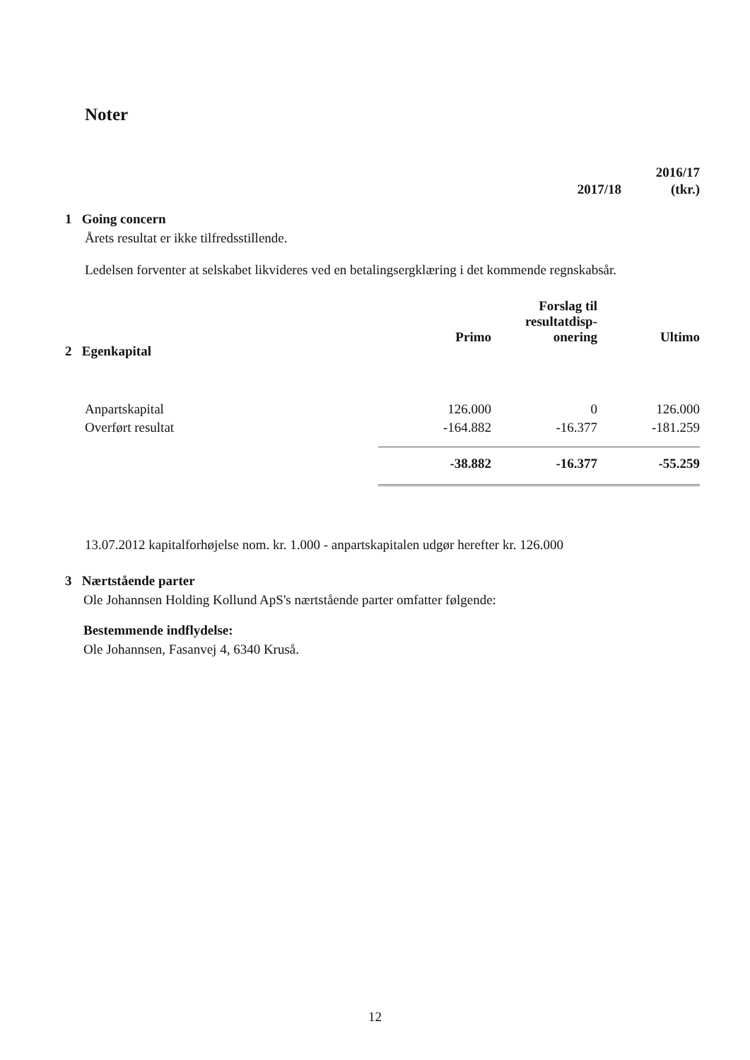Noter
2016/17
2017/18 (tkr.)
1 Going concern
Årets resultat er ikke tilfredsstillende.
Ledelsen forventer at selskabet likvideres ved en betalingsergklæring i det kommende regnskabsår.
| 2 Egenkapital | Primo | Forslag til resultatdisp- onering | Ultimo |
| Anpartskapital | 126.000 | 0 | 126.000 |
| Overført resultat | -164.882 | -16.377 | -181.259 |
| | -38.882 | -16.377 | -55.259 |
13.07.2012 kapitalforhøjelse nom. kr. 1.000 - anpartskapitalen udgør herefter kr. 126.000
3 Nærtstående parter
Ole Johannsen Holding Kollund ApS's nærtstående parter omfatter følgende:
Bestemmende indflydelse:
Ole Johannsen, Fasanvej 4, 6340 Kruså.
12